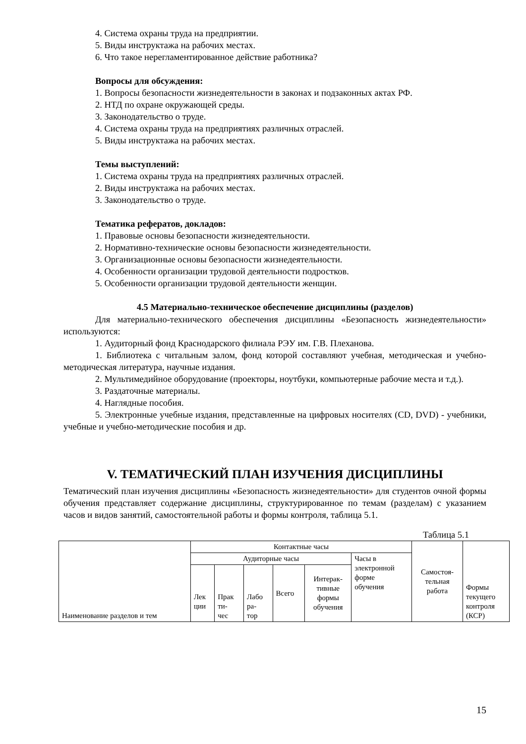4. Система охраны труда на предприятии.
5. Виды инструктажа на рабочих местах.
6. Что такое нерегламентированное действие работника?
Вопросы для обсуждения:
1. Вопросы безопасности жизнедеятельности в законах и подзаконных актах РФ.
2. НТД по охране окружающей среды.
3. Законодательство о труде.
4. Система охраны труда на предприятиях различных отраслей.
5. Виды инструктажа на рабочих местах.
Темы выступлений:
1. Система охраны труда на предприятиях различных отраслей.
2. Виды инструктажа на рабочих местах.
3. Законодательство о труде.
Тематика рефератов, докладов:
1. Правовые основы безопасности жизнедеятельности.
2. Нормативно-технические основы безопасности жизнедеятельности.
3. Организационные основы безопасности жизнедеятельности.
4. Особенности организации трудовой деятельности подростков.
5. Особенности организации трудовой деятельности женщин.
4.5 Материально-техническое обеспечение дисциплины (разделов)
Для материально-технического обеспечения дисциплины «Безопасность жизнедеятельности» используются:
1. Аудиторный фонд Краснодарского филиала РЭУ им. Г.В. Плеханова.
1. Библиотека с читальным залом, фонд которой составляют учебная, методическая и учебно-методическая литература, научные издания.
2. Мультимедийное оборудование (проекторы, ноутбуки, компьютерные рабочие места и т.д.).
3. Раздаточные материалы.
4. Наглядные пособия.
5. Электронные учебные издания, представленные на цифровых носителях (CD, DVD) - учебники, учебные и учебно-методические пособия и др.
V. ТЕМАТИЧЕСКИЙ ПЛАН ИЗУЧЕНИЯ ДИСЦИПЛИНЫ
Тематический план изучения дисциплины «Безопасность жизнедеятельности» для студентов очной формы обучения представляет содержание дисциплины, структурированное по темам (разделам) с указанием часов и видов занятий, самостоятельной работы и формы контроля, таблица 5.1.
Таблица 5.1
| Наименование разделов и тем | Контактные часы | | | | | | Самостоя- тельная работа | Формы текущего контроля (КСР) |
| | Аудиторные часы | | | | | Часы в электронной форме обучения | | |
| | Лек ции | Прак ти- чес | Лабо ра- тор | Всего | Интерак- тивные формы обучения | | | |
15